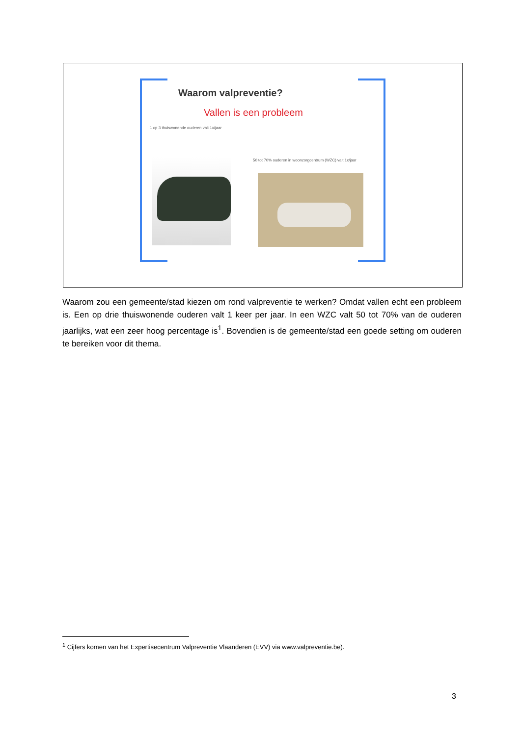Waarom valpreventie?
Vallen is een probleem
1 op 3 thuiswonende ouderen valt 1x/jaar
50 tot 70% ouderen in woonzorgcentrum (WZC) valt 1x/jaar
Waarom zou een gemeente/stad kiezen om rond valpreventie te werken? Omdat vallen echt een probleem is. Een op drie thuiswonende ouderen valt 1 keer per jaar. In een WZC valt 50 tot 70% van de ouderen jaarlijks, wat een zeer hoog percentage is<sup>1</sup>. Bovendien is de gemeente/stad een goede setting om ouderen te bereiken voor dit thema.
<sup>1</sup> Cijfers komen van het Expertisecentrum Valpreventie Vlaanderen (EVV) via www.valpreventie.be).
3